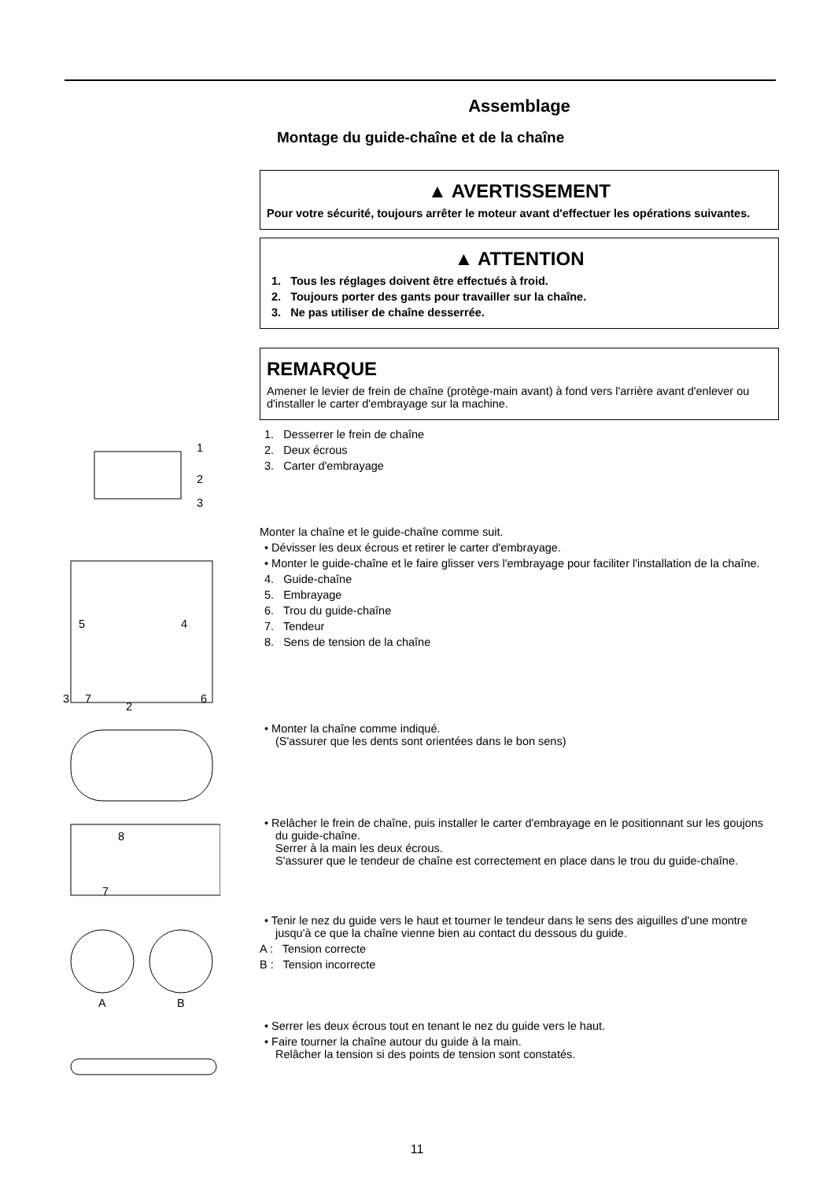Assemblage
Montage du guide-chaîne et de la chaîne
▲ AVERTISSEMENT
Pour votre sécurité, toujours arrêter le moteur avant d'effectuer les opérations suivantes.
▲ ATTENTION
1. Tous les réglages doivent être effectués à froid.
2. Toujours porter des gants pour travailler sur la chaîne.
3. Ne pas utiliser de chaîne desserrée.
REMARQUE
Amener le levier de frein de chaîne (protège-main avant) à fond vers l'arrière avant d'enlever ou d'installer le carter d'embrayage sur la machine.
1
2
3
1. Desserrer le frein de chaîne
2. Deux écrous
3. Carter d'embrayage
Monter la chaîne et le guide-chaîne comme suit.
• Dévisser les deux écrous et retirer le carter d'embrayage.
5
4
3
7
2
6
• Monter le guide-chaîne et le faire glisser vers l'embrayage pour faciliter l'installation de la chaîne.
4. Guide-chaîne
5. Embrayage
6. Trou du guide-chaîne
7. Tendeur
8. Sens de tension de la chaîne
• Monter la chaîne comme indiqué.
(S'assurer que les dents sont orientées dans le bon sens)
8
7
• Relâcher le frein de chaîne, puis installer le carter d'embrayage en le positionnant sur les goujons du guide-chaîne.
Serrer à la main les deux écrous.
S'assurer que le tendeur de chaîne est correctement en place dans le trou du guide-chaîne.
A
B
• Tenir le nez du guide vers le haut et tourner le tendeur dans le sens des aiguilles d'une montre jusqu'à ce que la chaîne vienne bien au contact du dessous du guide.
A : Tension correcte
B : Tension incorrecte
• Serrer les deux écrous tout en tenant le nez du guide vers le haut.
• Faire tourner la chaîne autour du guide à la main.
Relâcher la tension si des points de tension sont constatés.
11